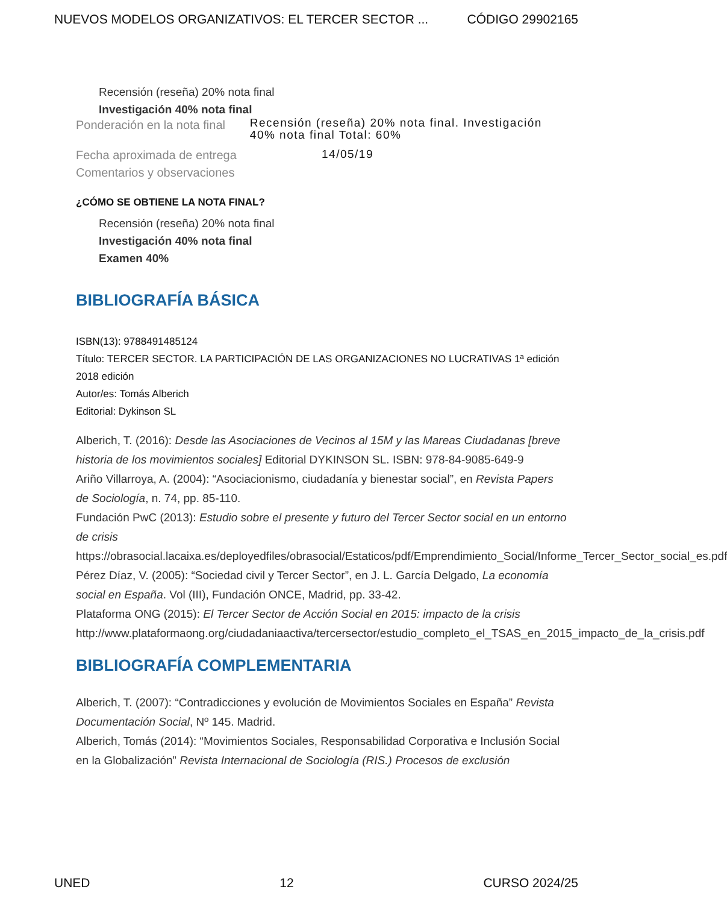NUEVOS MODELOS ORGANIZATIVOS: EL TERCER SECTOR ... CÓDIGO 29902165
Recensión (reseña) 20% nota final
Investigación 40% nota final
Ponderación en la nota final
Recensión (reseña) 20% nota final. Investigación 40% nota final Total: 60%
Fecha aproximada de entrega
14/05/19
Comentarios y observaciones
¿CÓMO SE OBTIENE LA NOTA FINAL?
Recensión (reseña) 20% nota final
Investigación 40% nota final
Examen 40%
BIBLIOGRAFÍA BÁSICA
ISBN(13): 9788491485124
Título: TERCER SECTOR. LA PARTICIPACIÓN DE LAS ORGANIZACIONES NO LUCRATIVAS 1ª edición 2018 edición
Autor/es: Tomás Alberich
Editorial: Dykinson SL
Alberich, T. (2016): Desde las Asociaciones de Vecinos al 15M y las Mareas Ciudadanas [breve historia de los movimientos sociales] Editorial DYKINSON SL. ISBN: 978-84-9085-649-9
Ariño Villarroya, A. (2004): “Asociacionismo, ciudadanía y bienestar social”, en Revista Papers de Sociología, n. 74, pp. 85-110.
Fundación PwC (2013): Estudio sobre el presente y futuro del Tercer Sector social en un entorno de crisis
https://obrasocial.lacaixa.es/deployedfiles/obrasocial/Estaticos/pdf/Emprendimiento_Social/Informe_Tercer_Sector_social_es.pdf
Pérez Díaz, V. (2005): “Sociedad civil y Tercer Sector”, en J. L. García Delgado, La economía social en España. Vol (III), Fundación ONCE, Madrid, pp. 33-42.
Plataforma ONG (2015): El Tercer Sector de Acción Social en 2015: impacto de la crisis
http://www.plataformaong.org/ciudadaniaactiva/tercersector/estudio_completo_el_TSAS_en_2015_impacto_de_la_crisis.pdf
BIBLIOGRAFÍA COMPLEMENTARIA
Alberich, T. (2007): “Contradicciones y evolución de Movimientos Sociales en España” Revista Documentación Social, Nº 145. Madrid.
Alberich, Tomás (2014): “Movimientos Sociales, Responsabilidad Corporativa e Inclusión Social en la Globalización” Revista Internacional de Sociología (RIS.) Procesos de exclusión
UNED 12 CURSO 2024/25